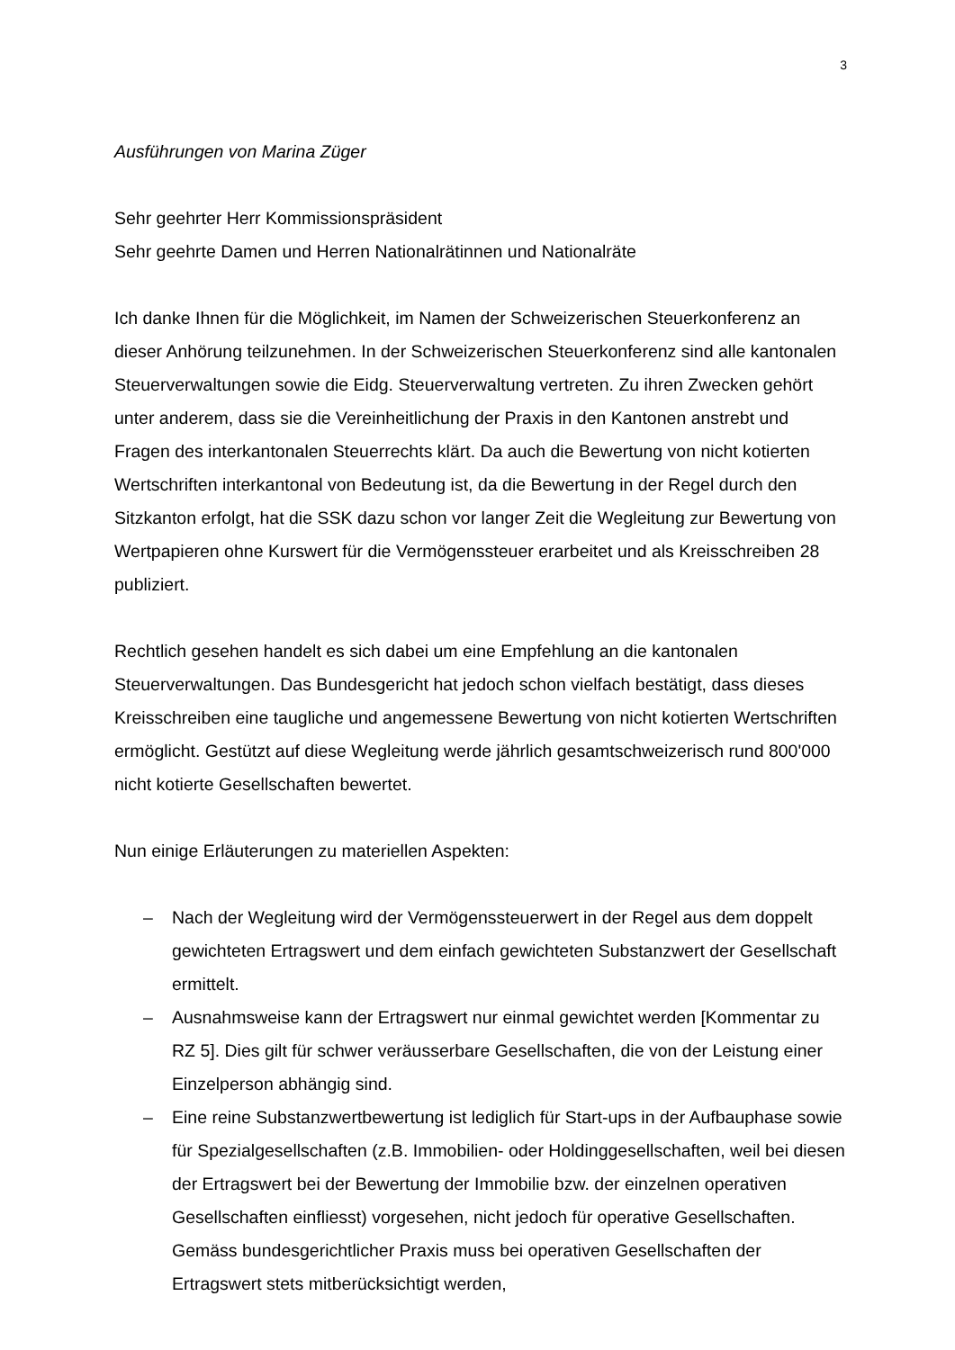3
Ausführungen von Marina Züger
Sehr geehrter Herr Kommissionspräsident
Sehr geehrte Damen und Herren Nationalrätinnen und Nationalräte
Ich danke Ihnen für die Möglichkeit, im Namen der Schweizerischen Steuerkonferenz an dieser Anhörung teilzunehmen. In der Schweizerischen Steuerkonferenz sind alle kantonalen Steuerverwaltungen sowie die Eidg. Steuerverwaltung vertreten. Zu ihren Zwecken gehört unter anderem, dass sie die Vereinheitlichung der Praxis in den Kantonen anstrebt und Fragen des interkantonalen Steuerrechts klärt. Da auch die Bewertung von nicht kotierten Wertschriften interkantonal von Bedeutung ist, da die Bewertung in der Regel durch den Sitzkanton erfolgt, hat die SSK dazu schon vor langer Zeit die Wegleitung zur Bewertung von Wertpapieren ohne Kurswert für die Vermögenssteuer erarbeitet und als Kreisschreiben 28 publiziert.
Rechtlich gesehen handelt es sich dabei um eine Empfehlung an die kantonalen Steuerverwaltungen. Das Bundesgericht hat jedoch schon vielfach bestätigt, dass dieses Kreisschreiben eine taugliche und angemessene Bewertung von nicht kotierten Wertschriften ermöglicht. Gestützt auf diese Wegleitung werde jährlich gesamtschweizerisch rund 800'000 nicht kotierte Gesellschaften bewertet.
Nun einige Erläuterungen zu materiellen Aspekten:
– Nach der Wegleitung wird der Vermögenssteuerwert in der Regel aus dem doppelt gewichteten Ertragswert und dem einfach gewichteten Substanzwert der Gesellschaft ermittelt.
– Ausnahmsweise kann der Ertragswert nur einmal gewichtet werden [Kommentar zu RZ 5]. Dies gilt für schwer veräusserbare Gesellschaften, die von der Leistung einer Einzelperson abhängig sind.
– Eine reine Substanzwertbewertung ist lediglich für Start-ups in der Aufbauphase sowie für Spezialgesellschaften (z.B. Immobilien- oder Holdinggesellschaften, weil bei diesen der Ertragswert bei der Bewertung der Immobilie bzw. der einzelnen operativen Gesellschaften einfliesst) vorgesehen, nicht jedoch für operative Gesellschaften. Gemäss bundesgerichtlicher Praxis muss bei operativen Gesellschaften der Ertragswert stets mitberücksichtigt werden,